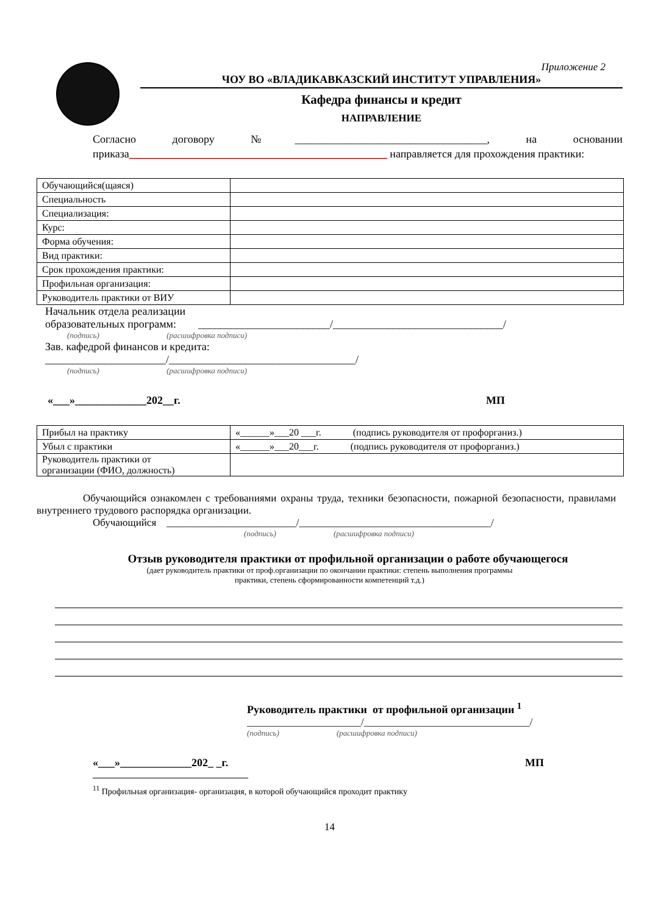Приложение 2
ЧОУ ВО «ВЛАДИКАВКАЗСКИЙ ИНСТИТУТ УПРАВЛЕНИЯ»
Кафедра финансы и кредит
НАПРАВЛЕНИЕ
Согласно договору №___________________________________, на основании приказа_______________________________________________ направляется для прохождения практики:
| Обучающийся(щаяся) | |
| Специальность | |
| Специализация: | |
| Курс: | |
| Форма обучения: | |
| Вид практики: | |
| Срок прохождения практики: | |
| Профильная организация: | |
| Руководитель практики от ВИУ | |
Начальник отдела реализации
образовательных программ: ________________________/_______________________________/
(подпись) (расшифровка подписи)
Зав. кафедрой финансов и кредита:
______________________/__________________________________/
(подпись) (расшифровка подписи)
«___»_____________202__г. МП
| Прибыл на практику | «______»___20 ___г. (подпись руководителя от профорганиз.) |
| Убыл с практики | «______»___20___г. (подпись руководителя от профорганиз.) |
| Руководитель практики от организации (ФИО, должность) | |
Обучающийся ознакомлен с требованиями охраны труда, техники безопасности, пожарной безопасности, правилами внутреннего трудового распорядка организации.
Обучающийся _________________________/_____________________________________/
(подпись) (расшифровка подписи)
Отзыв руководителя практики от профильной организации о работе обучающегося
(дает руководитель практики от проф.организации по окончании практики: степень выполнения программы
практики, степень сформированности компетенций т.д.)
Руководитель практики от профильной организации <sup>1</sup>
______________________/________________________________/
(подпись) (расшифровка подписи)
«___»_____________202_ _г. МП
<sup>11</sup> Профильная организация- организация, в которой обучающийся проходит практику
14